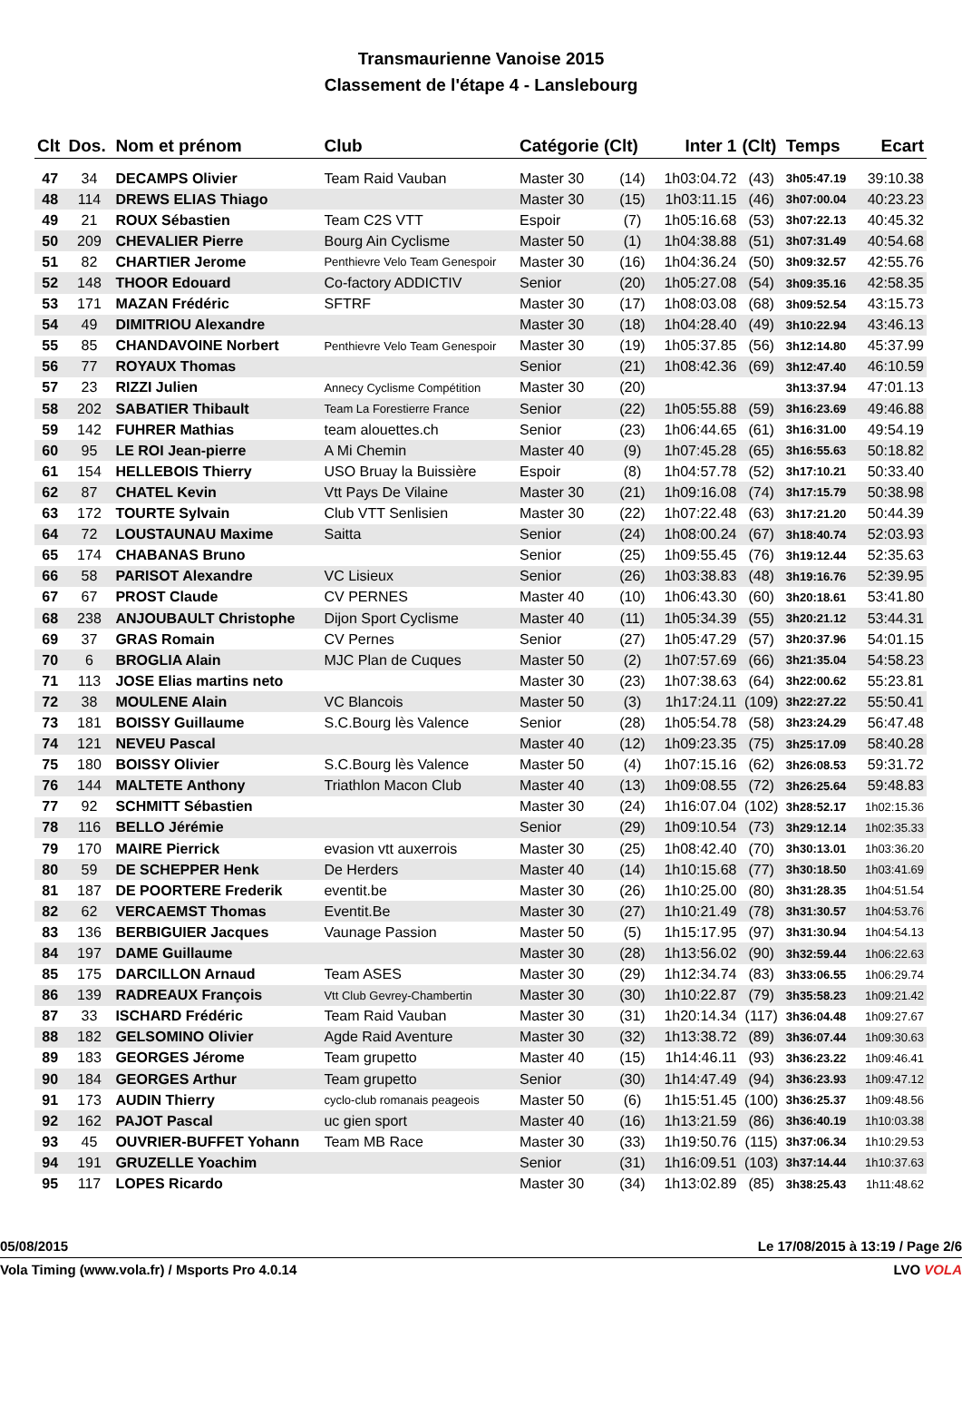Transmaurienne Vanoise 2015
Classement de l'étape 4 - Lanslebourg
| Clt | Dos. | Nom et prénom | Club | Catégorie (Clt) | | Inter 1 | (Clt) | Temps | Ecart |
| --- | --- | --- | --- | --- | --- | --- | --- | --- | --- |
| 47 | 34 | DECAMPS Olivier | Team Raid Vauban | Master 30 | (14) | 1h03:04.72 | (43) | 3h05:47.19 | 39:10.38 |
| 48 | 114 | DREWS ELIAS Thiago | | Master 30 | (15) | 1h03:11.15 | (46) | 3h07:00.04 | 40:23.23 |
| 49 | 21 | ROUX Sébastien | Team C2S VTT | Espoir | (7) | 1h05:16.68 | (53) | 3h07:22.13 | 40:45.32 |
| 50 | 209 | CHEVALIER Pierre | Bourg Ain Cyclisme | Master 50 | (1) | 1h04:38.88 | (51) | 3h07:31.49 | 40:54.68 |
| 51 | 82 | CHARTIER Jerome | Penthievre Velo Team Genespoir | Master 30 | (16) | 1h04:36.24 | (50) | 3h09:32.57 | 42:55.76 |
| 52 | 148 | THOOR Edouard | Co-factory ADDICTIV | Senior | (20) | 1h05:27.08 | (54) | 3h09:35.16 | 42:58.35 |
| 53 | 171 | MAZAN Frédéric | SFTRF | Master 30 | (17) | 1h08:03.08 | (68) | 3h09:52.54 | 43:15.73 |
| 54 | 49 | DIMITRIOU Alexandre | | Master 30 | (18) | 1h04:28.40 | (49) | 3h10:22.94 | 43:46.13 |
| 55 | 85 | CHANDAVOINE Norbert | Penthievre Velo Team Genespoir | Master 30 | (19) | 1h05:37.85 | (56) | 3h12:14.80 | 45:37.99 |
| 56 | 77 | ROYAUX Thomas | | Senior | (21) | 1h08:42.36 | (69) | 3h12:47.40 | 46:10.59 |
| 57 | 23 | RIZZI Julien | Annecy Cyclisme Compétition | Master 30 | (20) | | | 3h13:37.94 | 47:01.13 |
| 58 | 202 | SABATIER Thibault | Team La Forestierre France | Senior | (22) | 1h05:55.88 | (59) | 3h16:23.69 | 49:46.88 |
| 59 | 142 | FUHRER Mathias | team alouettes.ch | Senior | (23) | 1h06:44.65 | (61) | 3h16:31.00 | 49:54.19 |
| 60 | 95 | LE ROI Jean-pierre | A Mi Chemin | Master 40 | (9) | 1h07:45.28 | (65) | 3h16:55.63 | 50:18.82 |
| 61 | 154 | HELLEBOIS Thierry | USO Bruay la Buissière | Espoir | (8) | 1h04:57.78 | (52) | 3h17:10.21 | 50:33.40 |
| 62 | 87 | CHATEL Kevin | Vtt Pays De Vilaine | Master 30 | (21) | 1h09:16.08 | (74) | 3h17:15.79 | 50:38.98 |
| 63 | 172 | TOURTE Sylvain | Club VTT Senlisien | Master 30 | (22) | 1h07:22.48 | (63) | 3h17:21.20 | 50:44.39 |
| 64 | 72 | LOUSTAUNAU Maxime | Saitta | Senior | (24) | 1h08:00.24 | (67) | 3h18:40.74 | 52:03.93 |
| 65 | 174 | CHABANAS Bruno | | Senior | (25) | 1h09:55.45 | (76) | 3h19:12.44 | 52:35.63 |
| 66 | 58 | PARISOT Alexandre | VC Lisieux | Senior | (26) | 1h03:38.83 | (48) | 3h19:16.76 | 52:39.95 |
| 67 | 67 | PROST Claude | CV PERNES | Master 40 | (10) | 1h06:43.30 | (60) | 3h20:18.61 | 53:41.80 |
| 68 | 238 | ANJOUBAULT Christophe | Dijon Sport Cyclisme | Master 40 | (11) | 1h05:34.39 | (55) | 3h20:21.12 | 53:44.31 |
| 69 | 37 | GRAS Romain | CV Pernes | Senior | (27) | 1h05:47.29 | (57) | 3h20:37.96 | 54:01.15 |
| 70 | 6 | BROGLIA Alain | MJC Plan de Cuques | Master 50 | (2) | 1h07:57.69 | (66) | 3h21:35.04 | 54:58.23 |
| 71 | 113 | JOSE Elias martins neto | | Master 30 | (23) | 1h07:38.63 | (64) | 3h22:00.62 | 55:23.81 |
| 72 | 38 | MOULENE Alain | VC Blancois | Master 50 | (3) | 1h17:24.11 | (109) | 3h22:27.22 | 55:50.41 |
| 73 | 181 | BOISSY Guillaume | S.C.Bourg lès Valence | Senior | (28) | 1h05:54.78 | (58) | 3h23:24.29 | 56:47.48 |
| 74 | 121 | NEVEU Pascal | | Master 40 | (12) | 1h09:23.35 | (75) | 3h25:17.09 | 58:40.28 |
| 75 | 180 | BOISSY Olivier | S.C.Bourg lès Valence | Master 50 | (4) | 1h07:15.16 | (62) | 3h26:08.53 | 59:31.72 |
| 76 | 144 | MALTETE Anthony | Triathlon Macon Club | Master 40 | (13) | 1h09:08.55 | (72) | 3h26:25.64 | 59:48.83 |
| 77 | 92 | SCHMITT Sébastien | | Master 30 | (24) | 1h16:07.04 | (102) | 3h28:52.17 | 1h02:15.36 |
| 78 | 116 | BELLO Jérémie | | Senior | (29) | 1h09:10.54 | (73) | 3h29:12.14 | 1h02:35.33 |
| 79 | 170 | MAIRE Pierrick | evasion vtt auxerrois | Master 30 | (25) | 1h08:42.40 | (70) | 3h30:13.01 | 1h03:36.20 |
| 80 | 59 | DE SCHEPPER Henk | De Herders | Master 40 | (14) | 1h10:15.68 | (77) | 3h30:18.50 | 1h03:41.69 |
| 81 | 187 | DE POORTERE Frederik | eventit.be | Master 30 | (26) | 1h10:25.00 | (80) | 3h31:28.35 | 1h04:51.54 |
| 82 | 62 | VERCAEMST Thomas | Eventit.Be | Master 30 | (27) | 1h10:21.49 | (78) | 3h31:30.57 | 1h04:53.76 |
| 83 | 136 | BERBIGUIER Jacques | Vaunage Passion | Master 50 | (5) | 1h15:17.95 | (97) | 3h31:30.94 | 1h04:54.13 |
| 84 | 197 | DAME Guillaume | | Master 30 | (28) | 1h13:56.02 | (90) | 3h32:59.44 | 1h06:22.63 |
| 85 | 175 | DARCILLON Arnaud | Team ASES | Master 30 | (29) | 1h12:34.74 | (83) | 3h33:06.55 | 1h06:29.74 |
| 86 | 139 | RADREAUX François | Vtt Club Gevrey-Chambertin | Master 30 | (30) | 1h10:22.87 | (79) | 3h35:58.23 | 1h09:21.42 |
| 87 | 33 | ISCHARD Frédéric | Team Raid Vauban | Master 30 | (31) | 1h20:14.34 | (117) | 3h36:04.48 | 1h09:27.67 |
| 88 | 182 | GELSOMINO Olivier | Agde Raid Aventure | Master 30 | (32) | 1h13:38.72 | (89) | 3h36:07.44 | 1h09:30.63 |
| 89 | 183 | GEORGES Jérome | Team grupetto | Master 40 | (15) | 1h14:46.11 | (93) | 3h36:23.22 | 1h09:46.41 |
| 90 | 184 | GEORGES Arthur | Team grupetto | Senior | (30) | 1h14:47.49 | (94) | 3h36:23.93 | 1h09:47.12 |
| 91 | 173 | AUDIN Thierry | cyclo-club romanais peageois | Master 50 | (6) | 1h15:51.45 | (100) | 3h36:25.37 | 1h09:48.56 |
| 92 | 162 | PAJOT Pascal | uc gien sport | Master 40 | (16) | 1h13:21.59 | (86) | 3h36:40.19 | 1h10:03.38 |
| 93 | 45 | OUVRIER-BUFFET Yohann | Team MB Race | Master 30 | (33) | 1h19:50.76 | (115) | 3h37:06.34 | 1h10:29.53 |
| 94 | 191 | GRUZELLE Yoachim | | Senior | (31) | 1h16:09.51 | (103) | 3h37:14.44 | 1h10:37.63 |
| 95 | 117 | LOPES Ricardo | | Master 30 | (34) | 1h13:02.89 | (85) | 3h38:25.43 | 1h11:48.62 |
05/08/2015 Le 17/08/2015 à 13:19 / Page 2/6
Vola Timing (www.vola.fr) / Msports Pro 4.0.14 LVO VOLA